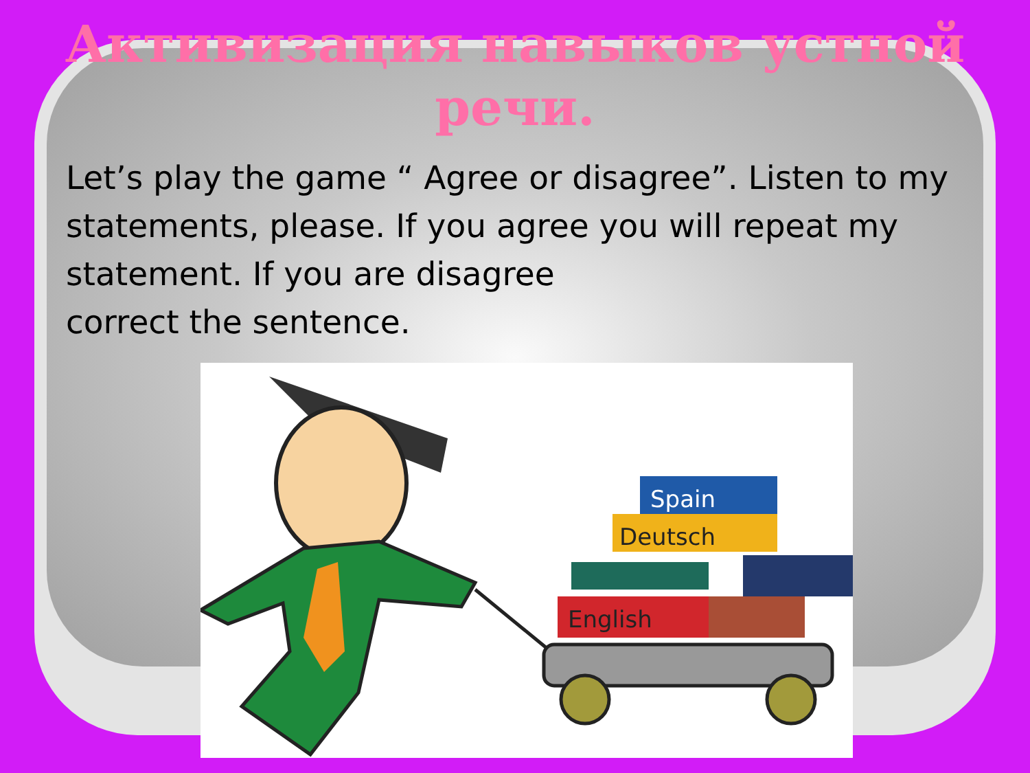Активизация навыков устной
речи.
Let’s play the game “ Agree or disagree”. Listen to my statements, please. If you agree you will repeat my statement. If you are disagree
correct the sentence.
English
Deutsch
Spain